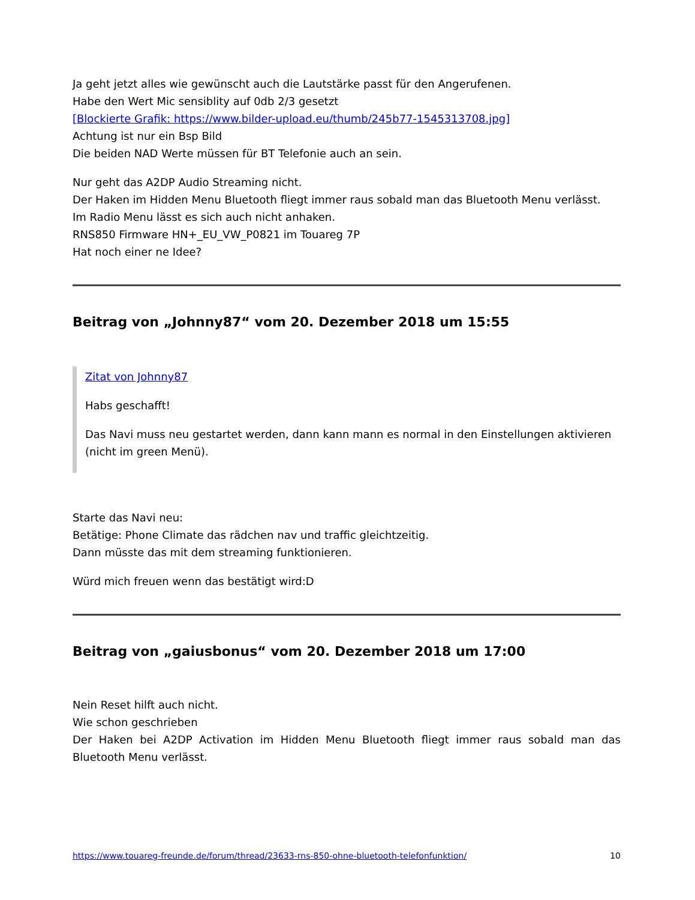Ja geht jetzt alles wie gewünscht auch die Lautstärke passt für den Angerufenen.
Habe den Wert Mic sensiblity auf 0db 2/3 gesetzt
[Blockierte Grafik: https://www.bilder-upload.eu/thumb/245b77-1545313708.jpg]
Achtung ist nur ein Bsp Bild
Die beiden NAD Werte müssen für BT Telefonie auch an sein.
Nur geht das A2DP Audio Streaming nicht.
Der Haken im Hidden Menu Bluetooth fliegt immer raus sobald man das Bluetooth Menu verlässt.
Im Radio Menu lässt es sich auch nicht anhaken.
RNS850 Firmware HN+_EU_VW_P0821 im Touareg 7P
Hat noch einer ne Idee?
Beitrag von „Johnny87“ vom 20. Dezember 2018 um 15:55
Zitat von Johnny87
Habs geschafft!
Das Navi muss neu gestartet werden, dann kann mann es normal in den Einstellungen aktivieren (nicht im green Menü).
Starte das Navi neu:
Betätige: Phone Climate das rädchen nav und traffic gleichtzeitig.
Dann müsste das mit dem streaming funktionieren.
Würd mich freuen wenn das bestätigt wird:D
Beitrag von „gaiusbonus“ vom 20. Dezember 2018 um 17:00
Nein Reset hilft auch nicht.
Wie schon geschrieben
Der Haken bei A2DP Activation im Hidden Menu Bluetooth fliegt immer raus sobald man das Bluetooth Menu verlässt.
https://www.touareg-freunde.de/forum/thread/23633-rns-850-ohne-bluetooth-telefonfunktion/ 10